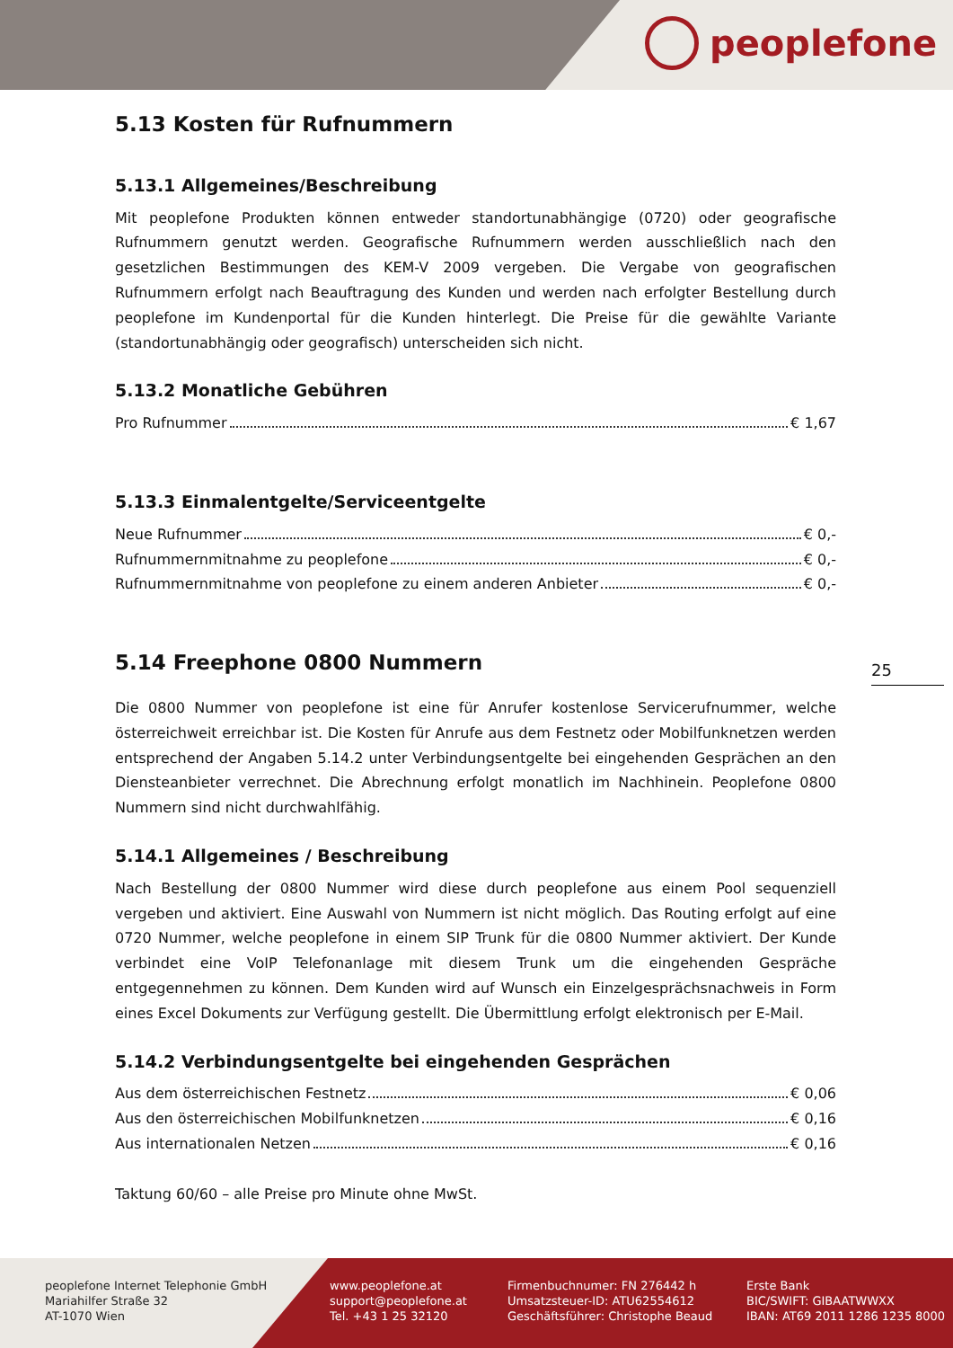peoplefone
5.13 Kosten für Rufnummern
5.13.1 Allgemeines/Beschreibung
Mit peoplefone Produkten können entweder standortunabhängige (0720) oder geografische Rufnummern genutzt werden. Geografische Rufnummern werden ausschließlich nach den gesetzlichen Bestimmungen des KEM-V 2009 vergeben. Die Vergabe von geografischen Rufnummern erfolgt nach Beauftragung des Kunden und werden nach erfolgter Bestellung durch peoplefone im Kundenportal für die Kunden hinterlegt. Die Preise für die gewählte Variante (standortunabhängig oder geografisch) unterscheiden sich nicht.
5.13.2 Monatliche Gebühren
Pro Rufnummer € 1,67
5.13.3 Einmalentgelte/Serviceentgelte
Neue Rufnummer € 0,-
Rufnummernmitnahme zu peoplefone € 0,-
Rufnummernmitnahme von peoplefone zu einem anderen Anbieter € 0,-
5.14 Freephone 0800 Nummern
Die 0800 Nummer von peoplefone ist eine für Anrufer kostenlose Servicerufnummer, welche österreichweit erreichbar ist. Die Kosten für Anrufe aus dem Festnetz oder Mobilfunknetzen werden entsprechend der Angaben 5.14.2 unter Verbindungsentgelte bei eingehenden Gesprächen an den Diensteanbieter verrechnet. Die Abrechnung erfolgt monatlich im Nachhinein. Peoplefone 0800 Nummern sind nicht durchwahlfähig.
5.14.1 Allgemeines / Beschreibung
Nach Bestellung der 0800 Nummer wird diese durch peoplefone aus einem Pool sequenziell vergeben und aktiviert. Eine Auswahl von Nummern ist nicht möglich. Das Routing erfolgt auf eine 0720 Nummer, welche peoplefone in einem SIP Trunk für die 0800 Nummer aktiviert. Der Kunde verbindet eine VoIP Telefonanlage mit diesem Trunk um die eingehenden Gespräche entgegennehmen zu können. Dem Kunden wird auf Wunsch ein Einzelgesprächsnachweis in Form eines Excel Dokuments zur Verfügung gestellt. Die Übermittlung erfolgt elektronisch per E-Mail.
5.14.2 Verbindungsentgelte bei eingehenden Gesprächen
Aus dem österreichischen Festnetz € 0,06
Aus den österreichischen Mobilfunknetzen € 0,16
Aus internationalen Netzen € 0,16
Taktung 60/60 – alle Preise pro Minute ohne MwSt.
25
peoplefone Internet Telephonie GmbH
Mariahilfer Straße 32
AT-1070 Wien
www.peoplefone.at
support@peoplefone.at
Tel. +43 1 25 32120
Firmenbuchnumer: FN 276442 h
Umsatzsteuer-ID: ATU62554612
Geschäftsführer: Christophe Beaud
Erste Bank
BIC/SWIFT: GIBAATWWXX
IBAN: AT69 2011 1286 1235 8000